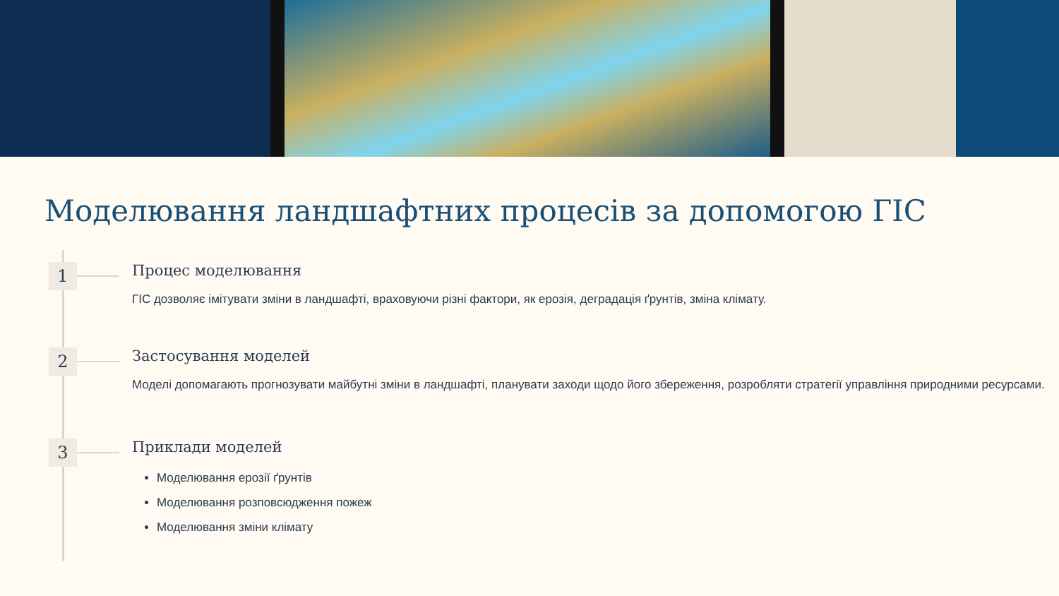Моделювання ландшафтних процесів за допомогою ГІС
1
Процес моделювання
ГІС дозволяє імітувати зміни в ландшафті, враховуючи різні фактори, як ерозія, деградація ґрунтів, зміна клімату.
2
Застосування моделей
Моделі допомагають прогнозувати майбутні зміни в ландшафті, планувати заходи щодо його збереження, розробляти стратегії управління природними ресурсами.
3
Приклади моделей
Моделювання ерозії ґрунтів
Моделювання розповсюдження пожеж
Моделювання зміни клімату